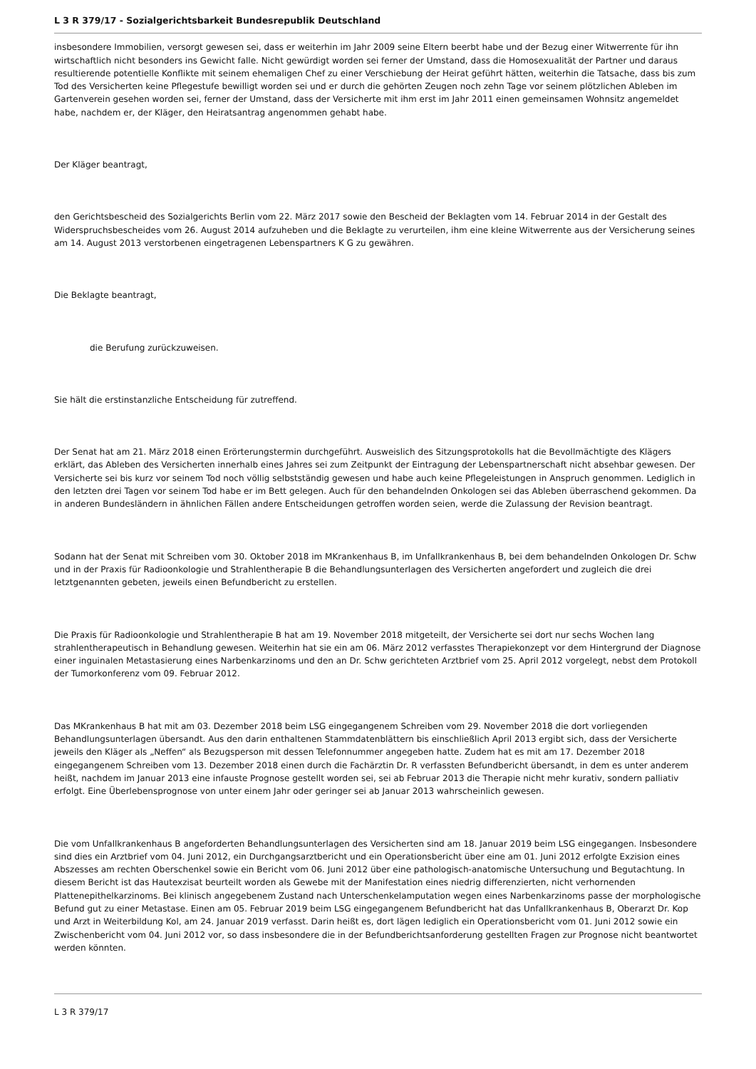L 3 R 379/17 - Sozialgerichtsbarkeit Bundesrepublik Deutschland
insbesondere Immobilien, versorgt gewesen sei, dass er weiterhin im Jahr 2009 seine Eltern beerbt habe und der Bezug einer Witwerrente für ihn wirtschaftlich nicht besonders ins Gewicht falle. Nicht gewürdigt worden sei ferner der Umstand, dass die Homosexualität der Partner und daraus resultierende potentielle Konflikte mit seinem ehemaligen Chef zu einer Verschiebung der Heirat geführt hätten, weiterhin die Tatsache, dass bis zum Tod des Versicherten keine Pflegestufe bewilligt worden sei und er durch die gehörten Zeugen noch zehn Tage vor seinem plötzlichen Ableben im Gartenverein gesehen worden sei, ferner der Umstand, dass der Versicherte mit ihm erst im Jahr 2011 einen gemeinsamen Wohnsitz angemeldet habe, nachdem er, der Kläger, den Heiratsantrag angenommen gehabt habe.
Der Kläger beantragt,
den Gerichtsbescheid des Sozialgerichts Berlin vom 22. März 2017 sowie den Bescheid der Beklagten vom 14. Februar 2014 in der Gestalt des Widerspruchsbescheides vom 26. August 2014 aufzuheben und die Beklagte zu verurteilen, ihm eine kleine Witwerrente aus der Versicherung seines am 14. August 2013 verstorbenen eingetragenen Lebenspartners K G zu gewähren.
Die Beklagte beantragt,
die Berufung zurückzuweisen.
Sie hält die erstinstanzliche Entscheidung für zutreffend.
Der Senat hat am 21. März 2018 einen Erörterungstermin durchgeführt. Ausweislich des Sitzungsprotokolls hat die Bevollmächtigte des Klägers erklärt, das Ableben des Versicherten innerhalb eines Jahres sei zum Zeitpunkt der Eintragung der Lebenspartnerschaft nicht absehbar gewesen. Der Versicherte sei bis kurz vor seinem Tod noch völlig selbstständig gewesen und habe auch keine Pflegeleistungen in Anspruch genommen. Lediglich in den letzten drei Tagen vor seinem Tod habe er im Bett gelegen. Auch für den behandelnden Onkologen sei das Ableben überraschend gekommen. Da in anderen Bundesländern in ähnlichen Fällen andere Entscheidungen getroffen worden seien, werde die Zulassung der Revision beantragt.
Sodann hat der Senat mit Schreiben vom 30. Oktober 2018 im MKrankenhaus B, im Unfallkrankenhaus B, bei dem behandelnden Onkologen Dr. Schw und in der Praxis für Radioonkologie und Strahlentherapie B die Behandlungsunterlagen des Versicherten angefordert und zugleich die drei letztgenannten gebeten, jeweils einen Befundbericht zu erstellen.
Die Praxis für Radioonkologie und Strahlentherapie B hat am 19. November 2018 mitgeteilt, der Versicherte sei dort nur sechs Wochen lang strahlentherapeutisch in Behandlung gewesen. Weiterhin hat sie ein am 06. März 2012 verfasstes Therapiekonzept vor dem Hintergrund der Diagnose einer inguinalen Metastasierung eines Narbenkarzinoms und den an Dr. Schw gerichteten Arztbrief vom 25. April 2012 vorgelegt, nebst dem Protokoll der Tumorkonferenz vom 09. Februar 2012.
Das MKrankenhaus B hat mit am 03. Dezember 2018 beim LSG eingegangenem Schreiben vom 29. November 2018 die dort vorliegenden Behandlungsunterlagen übersandt. Aus den darin enthaltenen Stammdatenblättern bis einschließlich April 2013 ergibt sich, dass der Versicherte jeweils den Kläger als „Neffen“ als Bezugsperson mit dessen Telefonnummer angegeben hatte. Zudem hat es mit am 17. Dezember 2018 eingegangenem Schreiben vom 13. Dezember 2018 einen durch die Fachärztin Dr. R verfassten Befundbericht übersandt, in dem es unter anderem heißt, nachdem im Januar 2013 eine infauste Prognose gestellt worden sei, sei ab Februar 2013 die Therapie nicht mehr kurativ, sondern palliativ erfolgt. Eine Überlebensprognose von unter einem Jahr oder geringer sei ab Januar 2013 wahrscheinlich gewesen.
Die vom Unfallkrankenhaus B angeforderten Behandlungsunterlagen des Versicherten sind am 18. Januar 2019 beim LSG eingegangen. Insbesondere sind dies ein Arztbrief vom 04. Juni 2012, ein Durchgangsarztbericht und ein Operationsbericht über eine am 01. Juni 2012 erfolgte Exzision eines Abszesses am rechten Oberschenkel sowie ein Bericht vom 06. Juni 2012 über eine pathologisch-anatomische Untersuchung und Begutachtung. In diesem Bericht ist das Hautexzisat beurteilt worden als Gewebe mit der Manifestation eines niedrig differenzierten, nicht verhornenden Plattenepithelkarzinoms. Bei klinisch angegebenem Zustand nach Unterschenkelamputation wegen eines Narbenkarzinoms passe der morphologische Befund gut zu einer Metastase. Einen am 05. Februar 2019 beim LSG eingegangenem Befundbericht hat das Unfallkrankenhaus B, Oberarzt Dr. Kop und Arzt in Weiterbildung Kol, am 24. Januar 2019 verfasst. Darin heißt es, dort lägen lediglich ein Operationsbericht vom 01. Juni 2012 sowie ein Zwischenbericht vom 04. Juni 2012 vor, so dass insbesondere die in der Befundberichtsanforderung gestellten Fragen zur Prognose nicht beantwortet werden könnten.
L 3 R 379/17